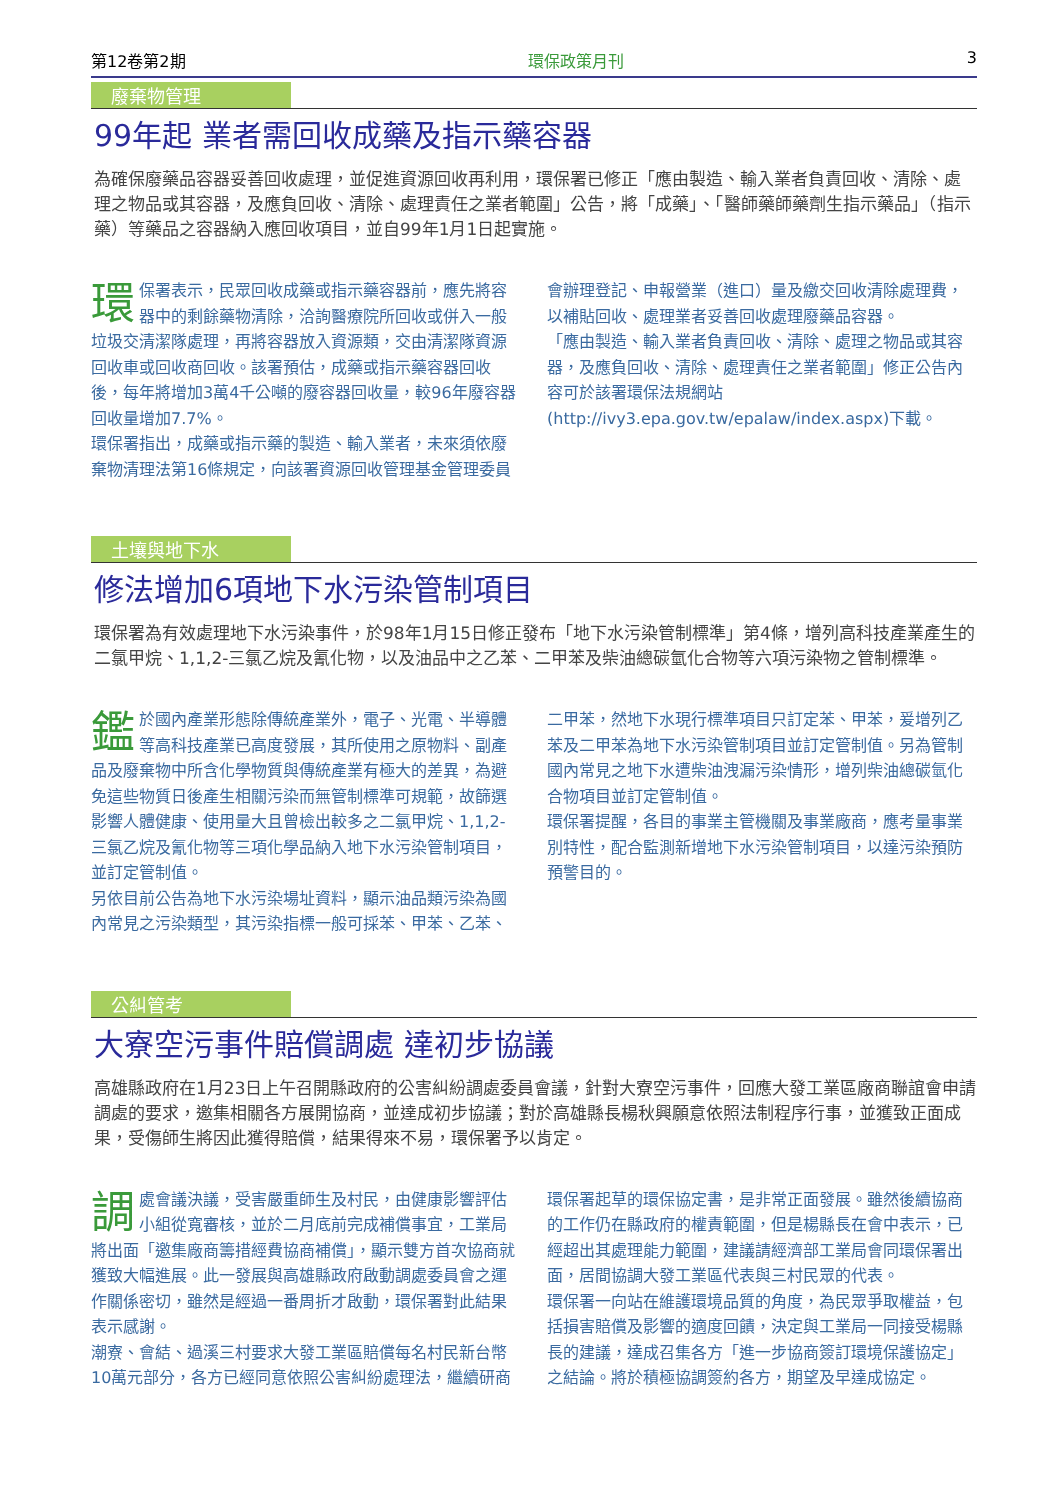第12卷第2期 環保政策月刊 3
廢棄物管理
99年起 業者需回收成藥及指示藥容器
為確保廢藥品容器妥善回收處理，並促進資源回收再利用，環保署已修正「應由製造、輸入業者負責回收、清除、處理之物品或其容器，及應負回收、清除、處理責任之業者範圍」公告，將「成藥」、「醫師藥師藥劑生指示藥品」（指示藥）等藥品之容器納入應回收項目，並自99年1月1日起實施。
環保署表示，民眾回收成藥或指示藥容器前，應先將容器中的剩餘藥物清除，洽詢醫療院所回收或併入一般垃圾交清潔隊處理，再將容器放入資源類，交由清潔隊資源回收車或回收商回收。該署預估，成藥或指示藥容器回收後，每年將增加3萬4千公噸的廢容器回收量，較96年廢容器回收量增加7.7%。
環保署指出，成藥或指示藥的製造、輸入業者，未來須依廢棄物清理法第16條規定，向該署資源回收管理基金管理委員會辦理登記、申報營業（進口）量及繳交回收清除處理費，以補貼回收、處理業者妥善回收處理廢藥品容器。
「應由製造、輸入業者負責回收、清除、處理之物品或其容器，及應負回收、清除、處理責任之業者範圍」修正公告內容可於該署環保法規網站(http://ivy3.epa.gov.tw/epalaw/index.aspx)下載。
土壤與地下水
修法增加6項地下水污染管制項目
環保署為有效處理地下水污染事件，於98年1月15日修正發布「地下水污染管制標準」第4條，增列高科技產業產生的二氯甲烷、1,1,2-三氯乙烷及氰化物，以及油品中之乙苯、二甲苯及柴油總碳氫化合物等六項污染物之管制標準。
鑑於國內產業形態除傳統產業外，電子、光電、半導體等高科技產業已高度發展，其所使用之原物料、副產品及廢棄物中所含化學物質與傳統產業有極大的差異，為避免這些物質日後產生相關污染而無管制標準可規範，故篩選影響人體健康、使用量大且曾檢出較多之二氯甲烷、1,1,2-三氯乙烷及氰化物等三項化學品納入地下水污染管制項目，並訂定管制值。
另依目前公告為地下水污染場址資料，顯示油品類污染為國內常見之污染類型，其污染指標一般可採苯、甲苯、乙苯、二甲苯，然地下水現行標準項目只訂定苯、甲苯，爰增列乙苯及二甲苯為地下水污染管制項目並訂定管制值。另為管制國內常見之地下水遭柴油洩漏污染情形，增列柴油總碳氫化合物項目並訂定管制值。
環保署提醒，各目的事業主管機關及事業廠商，應考量事業別特性，配合監測新增地下水污染管制項目，以達污染預防預警目的。
公糾管考
大寮空污事件賠償調處 達初步協議
高雄縣政府在1月23日上午召開縣政府的公害糾紛調處委員會議，針對大寮空污事件，回應大發工業區廠商聯誼會申請調處的要求，邀集相關各方展開協商，並達成初步協議；對於高雄縣長楊秋興願意依照法制程序行事，並獲致正面成果，受傷師生將因此獲得賠償，結果得來不易，環保署予以肯定。
調處會議決議，受害嚴重師生及村民，由健康影響評估小組從寬審核，並於二月底前完成補償事宜，工業局將出面「邀集廠商籌措經費協商補償」，顯示雙方首次協商就獲致大幅進展。此一發展與高雄縣政府啟動調處委員會之運作關係密切，雖然是經過一番周折才啟動，環保署對此結果表示感謝。
潮寮、會結、過溪三村要求大發工業區賠償每名村民新台幣10萬元部分，各方已經同意依照公害糾紛處理法，繼續研商環保署起草的環保協定書，是非常正面發展。雖然後續協商的工作仍在縣政府的權責範圍，但是楊縣長在會中表示，已經超出其處理能力範圍，建議請經濟部工業局會同環保署出面，居間協調大發工業區代表與三村民眾的代表。
環保署一向站在維護環境品質的角度，為民眾爭取權益，包括損害賠償及影響的適度回饋，決定與工業局一同接受楊縣長的建議，達成召集各方「進一步協商簽訂環境保護協定」之結論。將於積極協調簽約各方，期望及早達成協定。